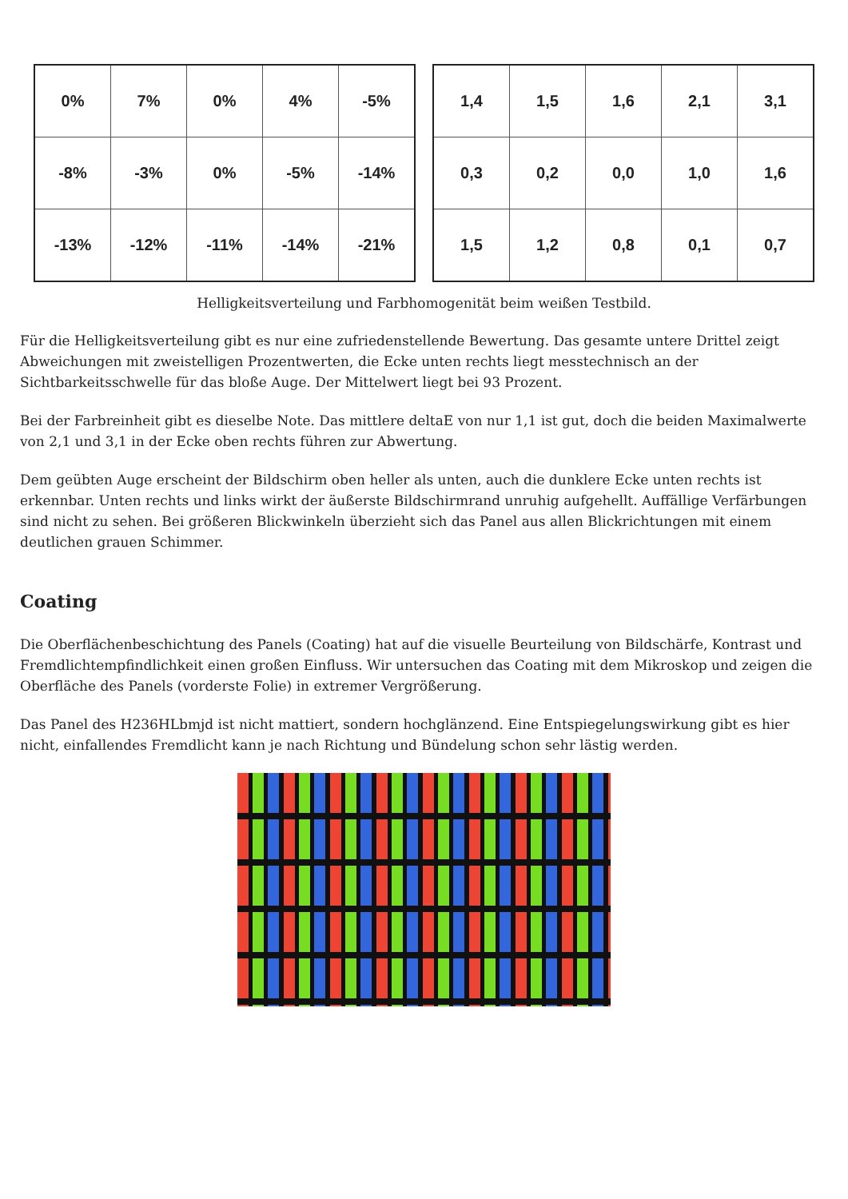| 0% | 7% | 0% | 4% | -5% |
| -8% | -3% | 0% | -5% | -14% |
| -13% | -12% | -11% | -14% | -21% |
| 1,4 | 1,5 | 1,6 | 2,1 | 3,1 |
| 0,3 | 0,2 | 0,0 | 1,0 | 1,6 |
| 1,5 | 1,2 | 0,8 | 0,1 | 0,7 |
Helligkeitsverteilung und Farbhomogenität beim weißen Testbild.
Für die Helligkeitsverteilung gibt es nur eine zufriedenstellende Bewertung. Das gesamte untere Drittel zeigt Abweichungen mit zweistelligen Prozentwerten, die Ecke unten rechts liegt messtechnisch an der Sichtbarkeitsschwelle für das bloße Auge. Der Mittelwert liegt bei 93 Prozent.
Bei der Farbreinheit gibt es dieselbe Note. Das mittlere deltaE von nur 1,1 ist gut, doch die beiden Maximalwerte von 2,1 und 3,1 in der Ecke oben rechts führen zur Abwertung.
Dem geübten Auge erscheint der Bildschirm oben heller als unten, auch die dunklere Ecke unten rechts ist erkennbar. Unten rechts und links wirkt der äußerste Bildschirmrand unruhig aufgehellt. Auffällige Verfärbungen sind nicht zu sehen. Bei größeren Blickwinkeln überzieht sich das Panel aus allen Blickrichtungen mit einem deutlichen grauen Schimmer.
Coating
Die Oberflächenbeschichtung des Panels (Coating) hat auf die visuelle Beurteilung von Bildschärfe, Kontrast und Fremdlichtempfindlichkeit einen großen Einfluss. Wir untersuchen das Coating mit dem Mikroskop und zeigen die Oberfläche des Panels (vorderste Folie) in extremer Vergrößerung.
Das Panel des H236HLbmjd ist nicht mattiert, sondern hochglänzend. Eine Entspiegelungswirkung gibt es hier nicht, einfallendes Fremdlicht kann je nach Richtung und Bündelung schon sehr lästig werden.